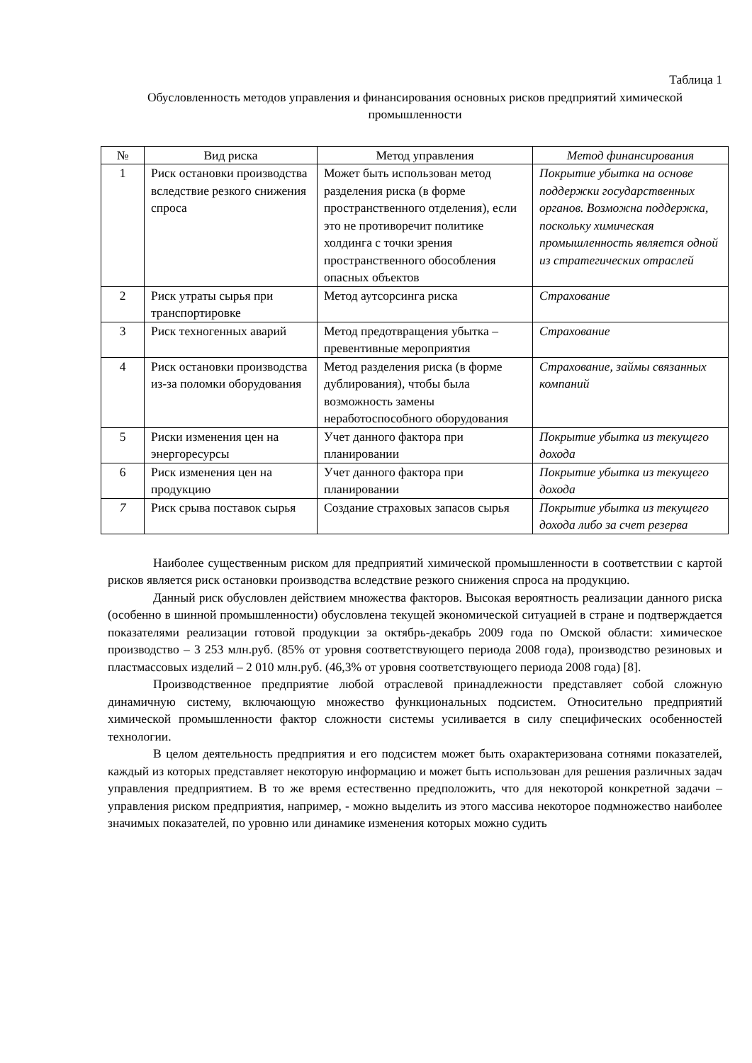Таблица 1
Обусловленность методов управления и финансирования основных рисков предприятий химической промышленности
| № | Вид риска | Метод управления | Метод финансирования |
| --- | --- | --- | --- |
| 1 | Риск остановки производства вследствие резкого снижения спроса | Может быть использован метод разделения риска (в форме пространственного отделения), если это не противоречит политике холдинга с точки зрения пространственного обособления опасных объектов | Покрытие убытка на основе поддержки государственных органов. Возможна поддержка, поскольку химическая промышленность является одной из стратегических отраслей |
| 2 | Риск утраты сырья при транспортировке | Метод аутсорсинга риска | Страхование |
| 3 | Риск техногенных аварий | Метод предотвращения убытка – превентивные мероприятия | Страхование |
| 4 | Риск остановки производства из-за поломки оборудования | Метод разделения риска (в форме дублирования), чтобы была возможность замены неработоспособного оборудования | Страхование, займы связанных компаний |
| 5 | Риски изменения цен на энергоресурсы | Учет данного фактора при планировании | Покрытие убытка из текущего дохода |
| 6 | Риск изменения цен на продукцию | Учет данного фактора при планировании | Покрытие убытка из текущего дохода |
| 7 | Риск срыва поставок сырья | Создание страховых запасов сырья | Покрытие убытка из текущего дохода либо за счет резерва |
Наиболее существенным риском для предприятий химической промышленности в соответствии с картой рисков является риск остановки производства вследствие резкого снижения спроса на продукцию.
Данный риск обусловлен действием множества факторов. Высокая вероятность реализации данного риска (особенно в шинной промышленности) обусловлена текущей экономической ситуацией в стране и подтверждается показателями реализации готовой продукции за октябрь-декабрь 2009 года по Омской области: химическое производство – 3 253 млн.руб. (85% от уровня соответствующего периода 2008 года), производство резиновых и пластмассовых изделий – 2 010 млн.руб. (46,3% от уровня соответствующего периода 2008 года) [8].
Производственное предприятие любой отраслевой принадлежности представляет собой сложную динамичную систему, включающую множество функциональных подсистем. Относительно предприятий химической промышленности фактор сложности системы усиливается в силу специфических особенностей технологии.
В целом деятельность предприятия и его подсистем может быть охарактеризована сотнями показателей, каждый из которых представляет некоторую информацию и может быть использован для решения различных задач управления предприятием. В то же время естественно предположить, что для некоторой конкретной задачи – управления риском предприятия, например, - можно выделить из этого массива некоторое подмножество наиболее значимых показателей, по уровню или динамике изменения которых можно судить